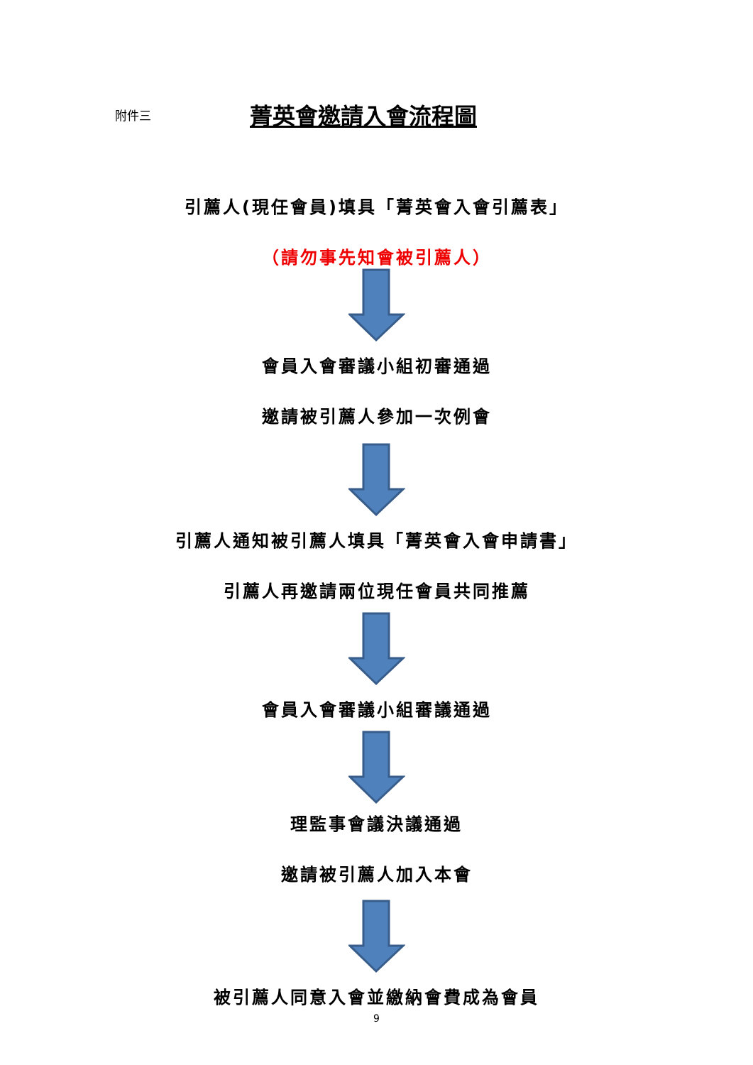附件三 菁英會邀請入會流程圖
引薦人(現任會員)填具「菁英會入會引薦表」
（請勿事先知會被引薦人）
會員入會審議小組初審通過
邀請被引薦人參加一次例會
引薦人通知被引薦人填具「菁英會入會申請書」
引薦人再邀請兩位現任會員共同推薦
會員入會審議小組審議通過
理監事會議決議通過
邀請被引薦人加入本會
被引薦人同意入會並繳納會費成為會員
9